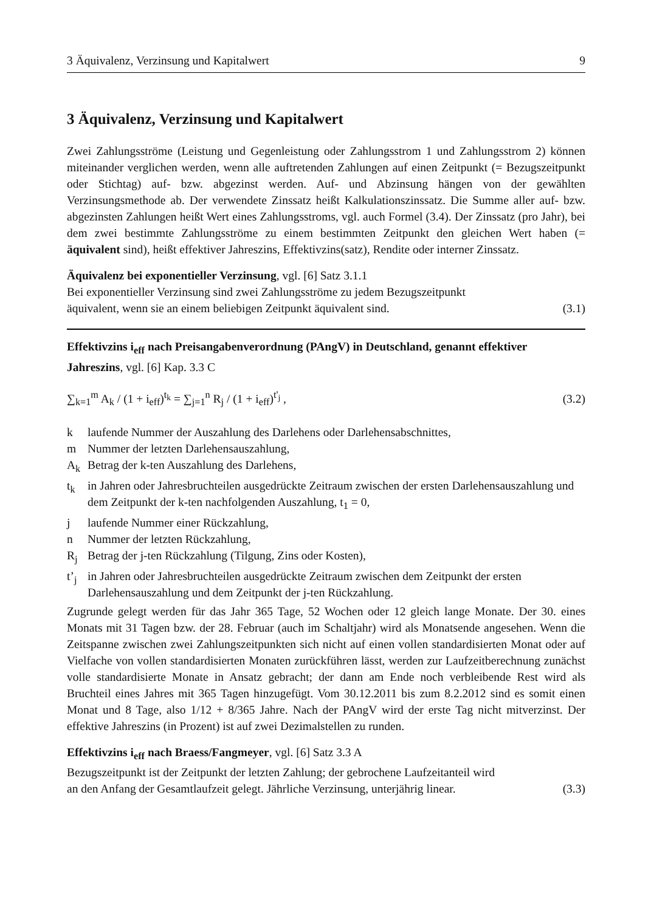3 Äquivalenz, Verzinsung und Kapitalwert 9
3 Äquivalenz, Verzinsung und Kapitalwert
Zwei Zahlungsströme (Leistung und Gegenleistung oder Zahlungsstrom 1 und Zahlungsstrom 2) können miteinander verglichen werden, wenn alle auftretenden Zahlungen auf einen Zeitpunkt (= Bezugszeitpunkt oder Stichtag) auf- bzw. abgezinst werden. Auf- und Abzinsung hängen von der gewählten Verzinsungsmethode ab. Der verwendete Zinssatz heißt Kalkulationszinssatz. Die Summe aller auf- bzw. abgezinsten Zahlungen heißt Wert eines Zahlungsstroms, vgl. auch Formel (3.4). Der Zinssatz (pro Jahr), bei dem zwei bestimmte Zahlungsströme zu einem bestimmten Zeitpunkt den gleichen Wert haben (= äquivalent sind), heißt effektiver Jahreszins, Effektivzins(satz), Rendite oder interner Zinssatz.
Äquivalenz bei exponentieller Verzinsung, vgl. [6] Satz 3.1.1
Bei exponentieller Verzinsung sind zwei Zahlungsströme zu jedem Bezugszeitpunkt
äquivalent, wenn sie an einem beliebigen Zeitpunkt äquivalent sind. (3.1)
Effektivzins i<sub>eff</sub> nach Preisangabenverordnung (PAngV) in Deutschland, genannt effektiver Jahreszins, vgl. [6] Kap. 3.3 C
∑<sub>k=1</sub><sup>m</sup> A<sub>k</sub> / (1 + i<sub>eff</sub>)<sup>t<sub>k</sub></sup> = ∑<sub>j=1</sub><sup>n</sup> R<sub>j</sub> / (1 + i<sub>eff</sub>)<sup>t'<sub>j</sub></sup> , (3.2)
k laufende Nummer der Auszahlung des Darlehens oder Darlehensabschnittes,
m Nummer der letzten Darlehensauszahlung,
A<sub>k</sub> Betrag der k-ten Auszahlung des Darlehens,
t<sub>k</sub> in Jahren oder Jahresbruchteilen ausgedrückte Zeitraum zwischen der ersten Darlehensauszahlung und dem Zeitpunkt der k-ten nachfolgenden Auszahlung, t<sub>1</sub> = 0,
j laufende Nummer einer Rückzahlung,
n Nummer der letzten Rückzahlung,
R<sub>j</sub> Betrag der j-ten Rückzahlung (Tilgung, Zins oder Kosten),
t’<sub>j</sub> in Jahren oder Jahresbruchteilen ausgedrückte Zeitraum zwischen dem Zeitpunkt der ersten Darlehensauszahlung und dem Zeitpunkt der j-ten Rückzahlung.
Zugrunde gelegt werden für das Jahr 365 Tage, 52 Wochen oder 12 gleich lange Monate. Der 30. eines Monats mit 31 Tagen bzw. der 28. Februar (auch im Schaltjahr) wird als Monatsende angesehen. Wenn die Zeitspanne zwischen zwei Zahlungszeitpunkten sich nicht auf einen vollen standardisierten Monat oder auf Vielfache von vollen standardisierten Monaten zurückführen lässt, werden zur Laufzeitberechnung zunächst volle standardisierte Monate in Ansatz gebracht; der dann am Ende noch verbleibende Rest wird als Bruchteil eines Jahres mit 365 Tagen hinzugefügt. Vom 30.12.2011 bis zum 8.2.2012 sind es somit einen Monat und 8 Tage, also 1/12 + 8/365 Jahre. Nach der PAngV wird der erste Tag nicht mitverzinst. Der effektive Jahreszins (in Prozent) ist auf zwei Dezimalstellen zu runden.
Effektivzins i<sub>eff</sub> nach Braess/Fangmeyer, vgl. [6] Satz 3.3 A
Bezugszeitpunkt ist der Zeitpunkt der letzten Zahlung; der gebrochene Laufzeitanteil wird
an den Anfang der Gesamtlaufzeit gelegt. Jährliche Verzinsung, unterjährig linear. (3.3)